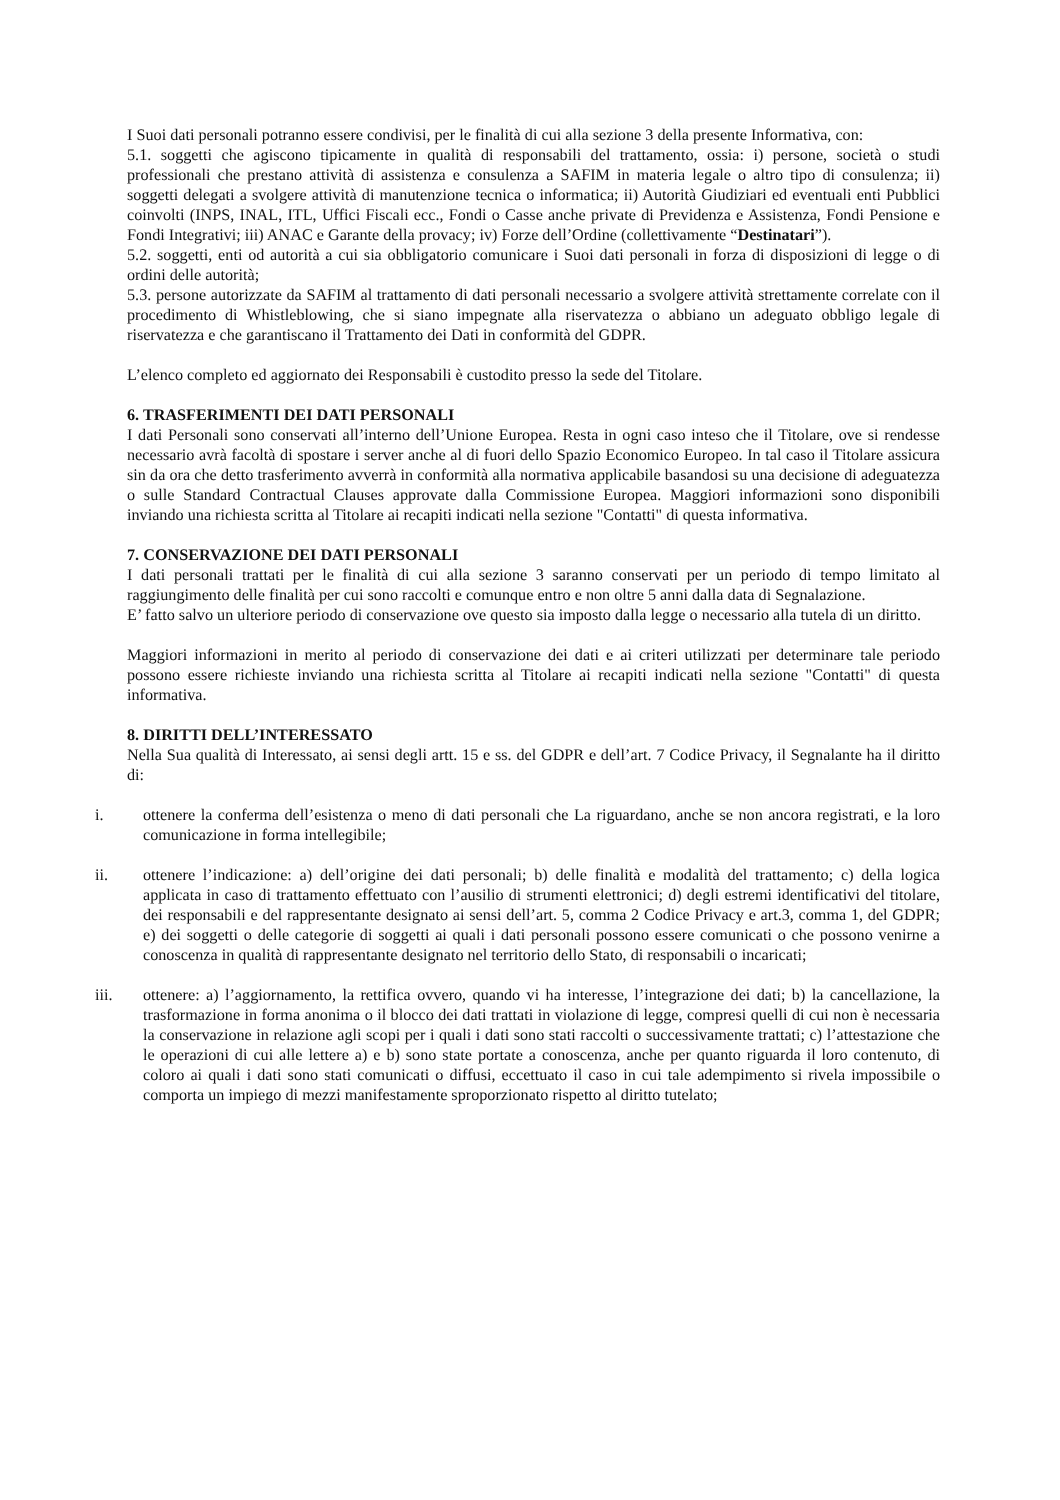I Suoi dati personali potranno essere condivisi, per le finalità di cui alla sezione 3 della presente Informativa, con:
5.1. soggetti che agiscono tipicamente in qualità di responsabili del trattamento, ossia: i) persone, società o studi professionali che prestano attività di assistenza e consulenza a SAFIM in materia legale o altro tipo di consulenza; ii) soggetti delegati a svolgere attività di manutenzione tecnica o informatica; ii) Autorità Giudiziari ed eventuali enti Pubblici coinvolti (INPS, INAL, ITL, Uffici Fiscali ecc., Fondi o Casse anche private di Previdenza e Assistenza, Fondi Pensione e Fondi Integrativi; iii) ANAC e Garante della provacy; iv) Forze dell’Ordine (collettivamente “Destinatari”).
5.2. soggetti, enti od autorità a cui sia obbligatorio comunicare i Suoi dati personali in forza di disposizioni di legge o di ordini delle autorità;
5.3. persone autorizzate da SAFIM al trattamento di dati personali necessario a svolgere attività strettamente correlate con il procedimento di Whistleblowing, che si siano impegnate alla riservatezza o abbiano un adeguato obbligo legale di riservatezza e che garantiscano il Trattamento dei Dati in conformità del GDPR.
L’elenco completo ed aggiornato dei Responsabili è custodito presso la sede del Titolare.
6. TRASFERIMENTI DEI DATI PERSONALI
I dati Personali sono conservati all’interno dell’Unione Europea. Resta in ogni caso inteso che il Titolare, ove si rendesse necessario avrà facoltà di spostare i server anche al di fuori dello Spazio Economico Europeo. In tal caso il Titolare assicura sin da ora che detto trasferimento avverrà in conformità alla normativa applicabile basandosi su una decisione di adeguatezza o sulle Standard Contractual Clauses approvate dalla Commissione Europea. Maggiori informazioni sono disponibili inviando una richiesta scritta al Titolare ai recapiti indicati nella sezione "Contatti" di questa informativa.
7. CONSERVAZIONE DEI DATI PERSONALI
I dati personali trattati per le finalità di cui alla sezione 3 saranno conservati per un periodo di tempo limitato al raggiungimento delle finalità per cui sono raccolti e comunque entro e non oltre 5 anni dalla data di Segnalazione.
E’ fatto salvo un ulteriore periodo di conservazione ove questo sia imposto dalla legge o necessario alla tutela di un diritto.
Maggiori informazioni in merito al periodo di conservazione dei dati e ai criteri utilizzati per determinare tale periodo possono essere richieste inviando una richiesta scritta al Titolare ai recapiti indicati nella sezione "Contatti" di questa informativa.
8. DIRITTI DELL’INTERESSATO
Nella Sua qualità di Interessato, ai sensi degli artt. 15 e ss. del GDPR e dell’art. 7 Codice Privacy, il Segnalante ha il diritto di:
i. ottenere la conferma dell’esistenza o meno di dati personali che La riguardano, anche se non ancora registrati, e la loro comunicazione in forma intellegibile;
ii. ottenere l’indicazione: a) dell’origine dei dati personali; b) delle finalità e modalità del trattamento; c) della logica applicata in caso di trattamento effettuato con l’ausilio di strumenti elettronici; d) degli estremi identificativi del titolare, dei responsabili e del rappresentante designato ai sensi dell’art. 5, comma 2 Codice Privacy e art.3, comma 1, del GDPR; e) dei soggetti o delle categorie di soggetti ai quali i dati personali possono essere comunicati o che possono venirne a conoscenza in qualità di rappresentante designato nel territorio dello Stato, di responsabili o incaricati;
iii. ottenere: a) l’aggiornamento, la rettifica ovvero, quando vi ha interesse, l’integrazione dei dati; b) la cancellazione, la trasformazione in forma anonima o il blocco dei dati trattati in violazione di legge, compresi quelli di cui non è necessaria la conservazione in relazione agli scopi per i quali i dati sono stati raccolti o successivamente trattati; c) l’attestazione che le operazioni di cui alle lettere a) e b) sono state portate a conoscenza, anche per quanto riguarda il loro contenuto, di coloro ai quali i dati sono stati comunicati o diffusi, eccettuato il caso in cui tale adempimento si rivela impossibile o comporta un impiego di mezzi manifestamente sproporzionato rispetto al diritto tutelato;